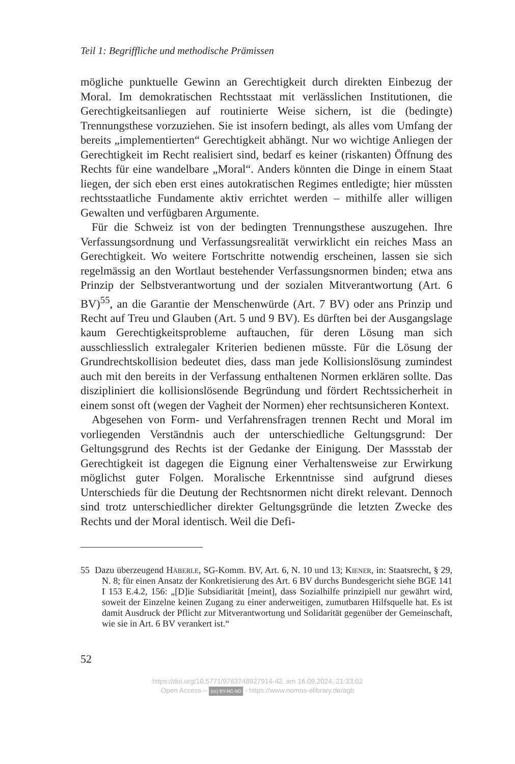Teil 1: Begriffliche und methodische Prämissen
mögliche punktuelle Gewinn an Gerechtigkeit durch direkten Einbezug der Moral. Im demokratischen Rechtsstaat mit verlässlichen Institutionen, die Gerechtigkeitsanliegen auf routinierte Weise sichern, ist die (bedingte) Trennungsthese vorzuziehen. Sie ist insofern bedingt, als alles vom Umfang der bereits „implementierten“ Gerechtigkeit abhängt. Nur wo wichtige Anliegen der Gerechtigkeit im Recht realisiert sind, bedarf es keiner (riskanten) Öffnung des Rechts für eine wandelbare „Moral“. Anders könnten die Dinge in einem Staat liegen, der sich eben erst eines autokratischen Regimes entledigte; hier müssten rechtsstaatliche Fundamente aktiv errichtet werden – mithilfe aller willigen Gewalten und verfügbaren Argumente.
Für die Schweiz ist von der bedingten Trennungsthese auszugehen. Ihre Verfassungsordnung und Verfassungsrealität verwirklicht ein reiches Mass an Gerechtigkeit. Wo weitere Fortschritte notwendig erscheinen, lassen sie sich regelmässig an den Wortlaut bestehender Verfassungsnormen binden; etwa ans Prinzip der Selbstverantwortung und der sozialen Mitverantwortung (Art. 6 BV)<sup>55</sup>, an die Garantie der Menschenwürde (Art. 7 BV) oder ans Prinzip und Recht auf Treu und Glauben (Art. 5 und 9 BV). Es dürften bei der Ausgangslage kaum Gerechtigkeitsprobleme auftauchen, für deren Lösung man sich ausschliesslich extralegaler Kriterien bedienen müsste. Für die Lösung der Grundrechtskollision bedeutet dies, dass man jede Kollisionslösung zumindest auch mit den bereits in der Verfassung enthaltenen Normen erklären sollte. Das diszipliniert die kollisionslösende Begründung und fördert Rechtssicherheit in einem sonst oft (wegen der Vagheit der Normen) eher rechtsunsicheren Kontext.
Abgesehen von Form- und Verfahrensfragen trennen Recht und Moral im vorliegenden Verständnis auch der unterschiedliche Geltungsgrund: Der Geltungsgrund des Rechts ist der Gedanke der Einigung. Der Massstab der Gerechtigkeit ist dagegen die Eignung einer Verhaltensweise zur Erwirkung möglichst guter Folgen. Moralische Erkenntnisse sind aufgrund dieses Unterschieds für die Deutung der Rechtsnormen nicht direkt relevant. Dennoch sind trotz unterschiedlicher direkter Geltungsgründe die letzten Zwecke des Rechts und der Moral identisch. Weil die Defi-
55 Dazu überzeugend Häberle, SG-Komm. BV, Art. 6, N. 10 und 13; Kiener, in: Staatsrecht, § 29, N. 8; für einen Ansatz der Konkretisierung des Art. 6 BV durchs Bundesgericht siehe BGE 141 I 153 E.4.2, 156: „[D]ie Subsidiarität [meint], dass Sozialhilfe prinzipiell nur gewährt wird, soweit der Einzelne keinen Zugang zu einer anderweitigen, zumutbaren Hilfsquelle hat. Es ist damit Ausdruck der Pflicht zur Mitverantwortung und Solidarität gegenüber der Gemeinschaft, wie sie in Art. 6 BV verankert ist.“
52
https://doi.org/10.5771/9783748927914-42, am 16.09.2024, 21:33:02
Open Access – (cc) BY-NC-ND - https://www.nomos-elibrary.de/agb